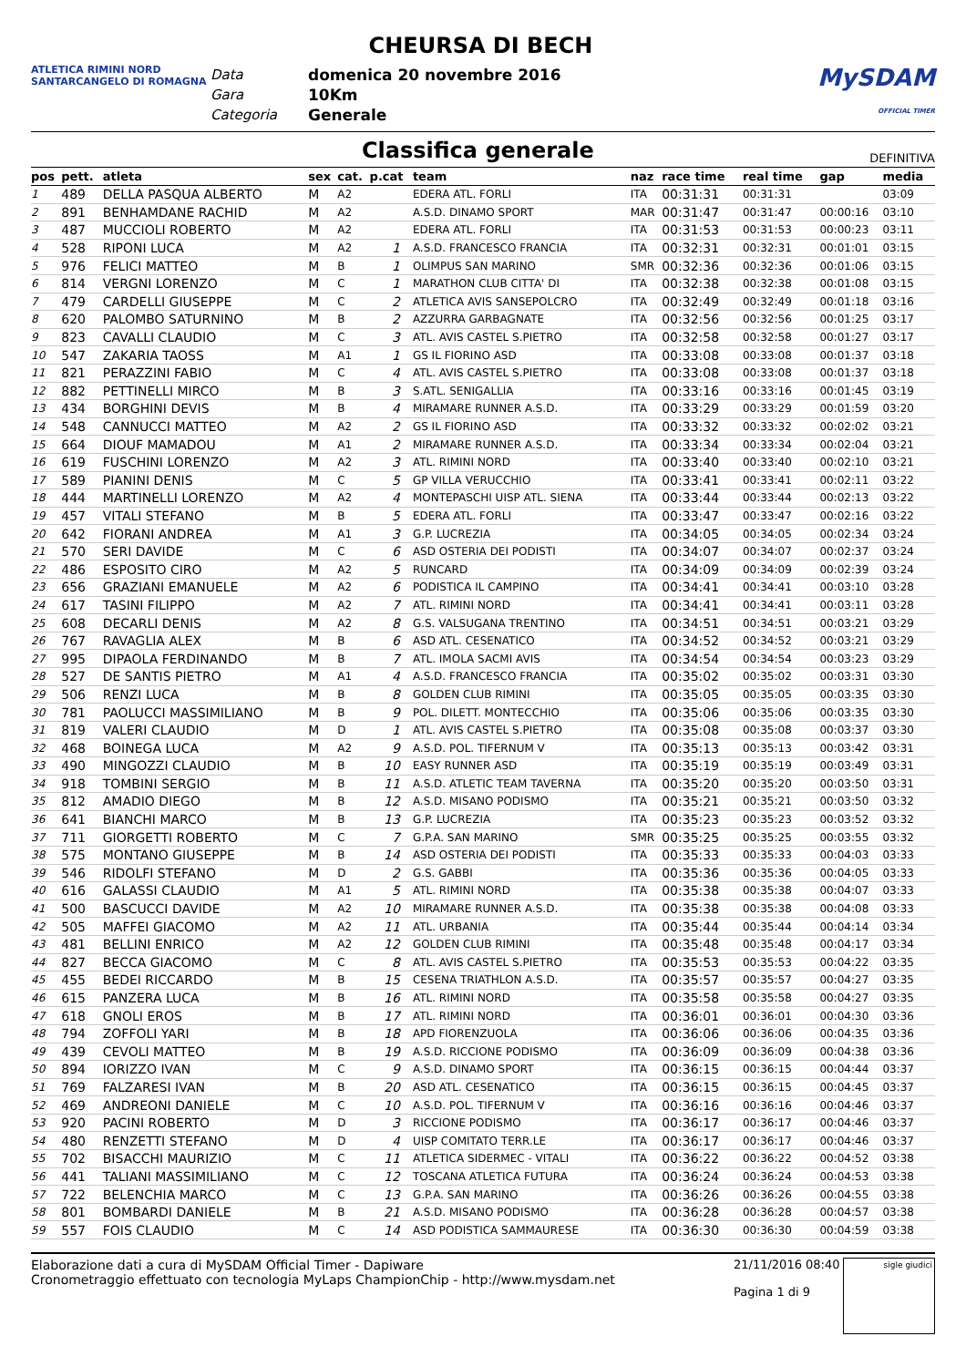ATLETICA RIMINI NORD
SANTARCANGELO DI ROMAGNA
CHEURSA DI BECH
| Data | domenica 20 novembre 2016 |
| Gara | 10Km |
| Categoria | Generale |
MySDAM
OFFICIAL TIMER
Classifica generale
DEFINITIVA
| pos | pett. | atleta | sex | cat. | p.cat | team | naz | race time | real time | gap | media |
| --- | --- | --- | --- | --- | --- | --- | --- | --- | --- | --- | --- |
| 1 | 489 | DELLA PASQUA ALBERTO | M | A2 | | EDERA ATL. FORLI | ITA | 00:31:31 | 00:31:31 | | 03:09 |
| 2 | 891 | BENHAMDANE RACHID | M | A2 | | A.S.D. DINAMO SPORT | MAR | 00:31:47 | 00:31:47 | 00:00:16 | 03:10 |
| 3 | 487 | MUCCIOLI ROBERTO | M | A2 | | EDERA ATL. FORLI | ITA | 00:31:53 | 00:31:53 | 00:00:23 | 03:11 |
| 4 | 528 | RIPONI LUCA | M | A2 | 1 | A.S.D. FRANCESCO FRANCIA | ITA | 00:32:31 | 00:32:31 | 00:01:01 | 03:15 |
| 5 | 976 | FELICI MATTEO | M | B | 1 | OLIMPUS SAN MARINO | SMR | 00:32:36 | 00:32:36 | 00:01:06 | 03:15 |
| 6 | 814 | VERGNI LORENZO | M | C | 1 | MARATHON CLUB CITTA' DI | ITA | 00:32:38 | 00:32:38 | 00:01:08 | 03:15 |
| 7 | 479 | CARDELLI GIUSEPPE | M | C | 2 | ATLETICA AVIS SANSEPOLCRO | ITA | 00:32:49 | 00:32:49 | 00:01:18 | 03:16 |
| 8 | 620 | PALOMBO SATURNINO | M | B | 2 | AZZURRA GARBAGNATE | ITA | 00:32:56 | 00:32:56 | 00:01:25 | 03:17 |
| 9 | 823 | CAVALLI CLAUDIO | M | C | 3 | ATL. AVIS CASTEL S.PIETRO | ITA | 00:32:58 | 00:32:58 | 00:01:27 | 03:17 |
| 10 | 547 | ZAKARIA TAOSS | M | A1 | 1 | GS IL FIORINO ASD | ITA | 00:33:08 | 00:33:08 | 00:01:37 | 03:18 |
| 11 | 821 | PERAZZINI FABIO | M | C | 4 | ATL. AVIS CASTEL S.PIETRO | ITA | 00:33:08 | 00:33:08 | 00:01:37 | 03:18 |
| 12 | 882 | PETTINELLI MIRCO | M | B | 3 | S.ATL. SENIGALLIA | ITA | 00:33:16 | 00:33:16 | 00:01:45 | 03:19 |
| 13 | 434 | BORGHINI DEVIS | M | B | 4 | MIRAMARE RUNNER A.S.D. | ITA | 00:33:29 | 00:33:29 | 00:01:59 | 03:20 |
| 14 | 548 | CANNUCCI MATTEO | M | A2 | 2 | GS IL FIORINO ASD | ITA | 00:33:32 | 00:33:32 | 00:02:02 | 03:21 |
| 15 | 664 | DIOUF MAMADOU | M | A1 | 2 | MIRAMARE RUNNER A.S.D. | ITA | 00:33:34 | 00:33:34 | 00:02:04 | 03:21 |
| 16 | 619 | FUSCHINI LORENZO | M | A2 | 3 | ATL. RIMINI NORD | ITA | 00:33:40 | 00:33:40 | 00:02:10 | 03:21 |
| 17 | 589 | PIANINI DENIS | M | C | 5 | GP VILLA VERUCCHIO | ITA | 00:33:41 | 00:33:41 | 00:02:11 | 03:22 |
| 18 | 444 | MARTINELLI LORENZO | M | A2 | 4 | MONTEPASCHI UISP ATL. SIENA | ITA | 00:33:44 | 00:33:44 | 00:02:13 | 03:22 |
| 19 | 457 | VITALI STEFANO | M | B | 5 | EDERA ATL. FORLI | ITA | 00:33:47 | 00:33:47 | 00:02:16 | 03:22 |
| 20 | 642 | FIORANI ANDREA | M | A1 | 3 | G.P. LUCREZIA | ITA | 00:34:05 | 00:34:05 | 00:02:34 | 03:24 |
| 21 | 570 | SERI DAVIDE | M | C | 6 | ASD OSTERIA DEI PODISTI | ITA | 00:34:07 | 00:34:07 | 00:02:37 | 03:24 |
| 22 | 486 | ESPOSITO CIRO | M | A2 | 5 | RUNCARD | ITA | 00:34:09 | 00:34:09 | 00:02:39 | 03:24 |
| 23 | 656 | GRAZIANI EMANUELE | M | A2 | 6 | PODISTICA IL CAMPINO | ITA | 00:34:41 | 00:34:41 | 00:03:10 | 03:28 |
| 24 | 617 | TASINI FILIPPO | M | A2 | 7 | ATL. RIMINI NORD | ITA | 00:34:41 | 00:34:41 | 00:03:11 | 03:28 |
| 25 | 608 | DECARLI DENIS | M | A2 | 8 | G.S. VALSUGANA TRENTINO | ITA | 00:34:51 | 00:34:51 | 00:03:21 | 03:29 |
| 26 | 767 | RAVAGLIA ALEX | M | B | 6 | ASD ATL. CESENATICO | ITA | 00:34:52 | 00:34:52 | 00:03:21 | 03:29 |
| 27 | 995 | DIPAOLA FERDINANDO | M | B | 7 | ATL. IMOLA SACMI AVIS | ITA | 00:34:54 | 00:34:54 | 00:03:23 | 03:29 |
| 28 | 527 | DE SANTIS PIETRO | M | A1 | 4 | A.S.D. FRANCESCO FRANCIA | ITA | 00:35:02 | 00:35:02 | 00:03:31 | 03:30 |
| 29 | 506 | RENZI LUCA | M | B | 8 | GOLDEN CLUB RIMINI | ITA | 00:35:05 | 00:35:05 | 00:03:35 | 03:30 |
| 30 | 781 | PAOLUCCI MASSIMILIANO | M | B | 9 | POL. DILETT. MONTECCHIO | ITA | 00:35:06 | 00:35:06 | 00:03:35 | 03:30 |
| 31 | 819 | VALERI CLAUDIO | M | D | 1 | ATL. AVIS CASTEL S.PIETRO | ITA | 00:35:08 | 00:35:08 | 00:03:37 | 03:30 |
| 32 | 468 | BOINEGA LUCA | M | A2 | 9 | A.S.D. POL. TIFERNUM V | ITA | 00:35:13 | 00:35:13 | 00:03:42 | 03:31 |
| 33 | 490 | MINGOZZI CLAUDIO | M | B | 10 | EASY RUNNER ASD | ITA | 00:35:19 | 00:35:19 | 00:03:49 | 03:31 |
| 34 | 918 | TOMBINI SERGIO | M | B | 11 | A.S.D. ATLETIC TEAM TAVERNA | ITA | 00:35:20 | 00:35:20 | 00:03:50 | 03:31 |
| 35 | 812 | AMADIO DIEGO | M | B | 12 | A.S.D. MISANO PODISMO | ITA | 00:35:21 | 00:35:21 | 00:03:50 | 03:32 |
| 36 | 641 | BIANCHI MARCO | M | B | 13 | G.P. LUCREZIA | ITA | 00:35:23 | 00:35:23 | 00:03:52 | 03:32 |
| 37 | 711 | GIORGETTI ROBERTO | M | C | 7 | G.P.A. SAN MARINO | SMR | 00:35:25 | 00:35:25 | 00:03:55 | 03:32 |
| 38 | 575 | MONTANO GIUSEPPE | M | B | 14 | ASD OSTERIA DEI PODISTI | ITA | 00:35:33 | 00:35:33 | 00:04:03 | 03:33 |
| 39 | 546 | RIDOLFI STEFANO | M | D | 2 | G.S. GABBI | ITA | 00:35:36 | 00:35:36 | 00:04:05 | 03:33 |
| 40 | 616 | GALASSI CLAUDIO | M | A1 | 5 | ATL. RIMINI NORD | ITA | 00:35:38 | 00:35:38 | 00:04:07 | 03:33 |
| 41 | 500 | BASCUCCI DAVIDE | M | A2 | 10 | MIRAMARE RUNNER A.S.D. | ITA | 00:35:38 | 00:35:38 | 00:04:08 | 03:33 |
| 42 | 505 | MAFFEI GIACOMO | M | A2 | 11 | ATL. URBANIA | ITA | 00:35:44 | 00:35:44 | 00:04:14 | 03:34 |
| 43 | 481 | BELLINI ENRICO | M | A2 | 12 | GOLDEN CLUB RIMINI | ITA | 00:35:48 | 00:35:48 | 00:04:17 | 03:34 |
| 44 | 827 | BECCA GIACOMO | M | C | 8 | ATL. AVIS CASTEL S.PIETRO | ITA | 00:35:53 | 00:35:53 | 00:04:22 | 03:35 |
| 45 | 455 | BEDEI RICCARDO | M | B | 15 | CESENA TRIATHLON A.S.D. | ITA | 00:35:57 | 00:35:57 | 00:04:27 | 03:35 |
| 46 | 615 | PANZERA LUCA | M | B | 16 | ATL. RIMINI NORD | ITA | 00:35:58 | 00:35:58 | 00:04:27 | 03:35 |
| 47 | 618 | GNOLI EROS | M | B | 17 | ATL. RIMINI NORD | ITA | 00:36:01 | 00:36:01 | 00:04:30 | 03:36 |
| 48 | 794 | ZOFFOLI YARI | M | B | 18 | APD FIORENZUOLA | ITA | 00:36:06 | 00:36:06 | 00:04:35 | 03:36 |
| 49 | 439 | CEVOLI MATTEO | M | B | 19 | A.S.D. RICCIONE PODISMO | ITA | 00:36:09 | 00:36:09 | 00:04:38 | 03:36 |
| 50 | 894 | IORIZZO IVAN | M | C | 9 | A.S.D. DINAMO SPORT | ITA | 00:36:15 | 00:36:15 | 00:04:44 | 03:37 |
| 51 | 769 | FALZARESI IVAN | M | B | 20 | ASD ATL. CESENATICO | ITA | 00:36:15 | 00:36:15 | 00:04:45 | 03:37 |
| 52 | 469 | ANDREONI DANIELE | M | C | 10 | A.S.D. POL. TIFERNUM V | ITA | 00:36:16 | 00:36:16 | 00:04:46 | 03:37 |
| 53 | 920 | PACINI ROBERTO | M | D | 3 | RICCIONE PODISMO | ITA | 00:36:17 | 00:36:17 | 00:04:46 | 03:37 |
| 54 | 480 | RENZETTI STEFANO | M | D | 4 | UISP COMITATO TERR.LE | ITA | 00:36:17 | 00:36:17 | 00:04:46 | 03:37 |
| 55 | 702 | BISACCHI MAURIZIO | M | C | 11 | ATLETICA SIDERMEC - VITALI | ITA | 00:36:22 | 00:36:22 | 00:04:52 | 03:38 |
| 56 | 441 | TALIANI MASSIMILIANO | M | C | 12 | TOSCANA ATLETICA FUTURA | ITA | 00:36:24 | 00:36:24 | 00:04:53 | 03:38 |
| 57 | 722 | BELENCHIA MARCO | M | C | 13 | G.P.A. SAN MARINO | ITA | 00:36:26 | 00:36:26 | 00:04:55 | 03:38 |
| 58 | 801 | BOMBARDI DANIELE | M | B | 21 | A.S.D. MISANO PODISMO | ITA | 00:36:28 | 00:36:28 | 00:04:57 | 03:38 |
| 59 | 557 | FOIS CLAUDIO | M | C | 14 | ASD PODISTICA SAMMAURESE | ITA | 00:36:30 | 00:36:30 | 00:04:59 | 03:38 |
Elaborazione dati a cura di MySDAM Official Timer - Dapiware
Cronometraggio effettuato con tecnologia MyLaps ChampionChip - http://www.mysdam.net
21/11/2016 08:40
Pagina 1 di 9
sigle giudici